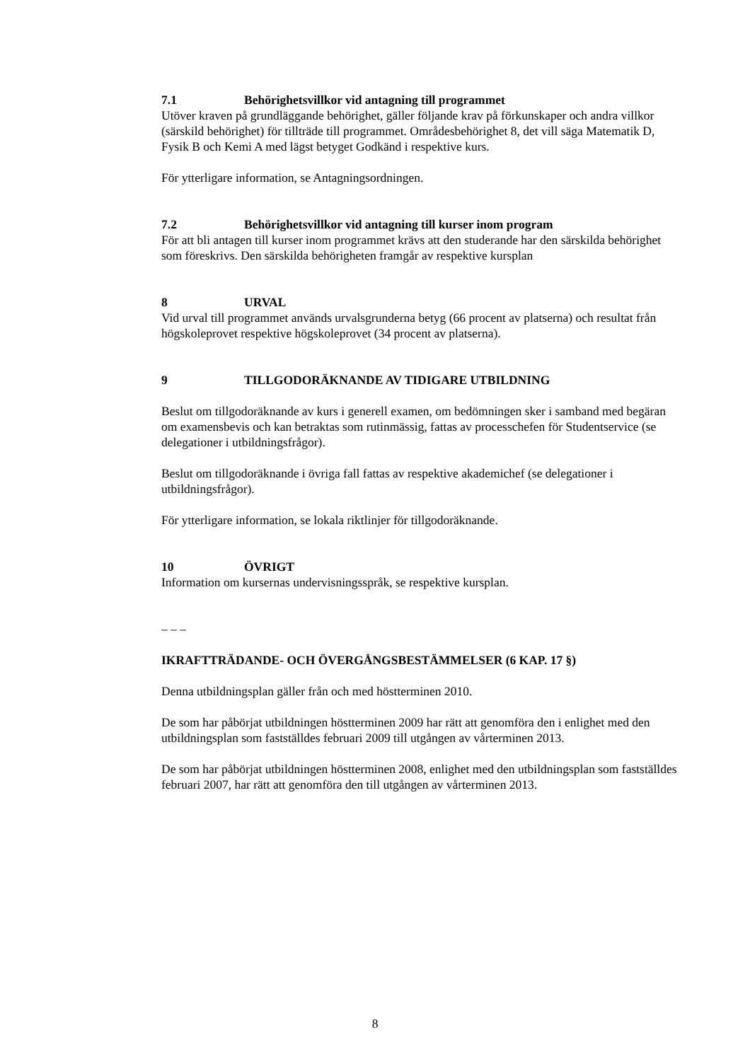7.1 Behörighetsvillkor vid antagning till programmet
Utöver kraven på grundläggande behörighet, gäller följande krav på förkunskaper och andra villkor (särskild behörighet) för tillträde till programmet. Områdesbehörighet 8, det vill säga Matematik D, Fysik B och Kemi A med lägst betyget Godkänd i respektive kurs.
För ytterligare information, se Antagningsordningen.
7.2 Behörighetsvillkor vid antagning till kurser inom program
För att bli antagen till kurser inom programmet krävs att den studerande har den särskilda behörighet som föreskrivs. Den särskilda behörigheten framgår av respektive kursplan
8 URVAL
Vid urval till programmet används urvalsgrunderna betyg (66 procent av platserna) och resultat från högskoleprovet respektive högskoleprovet (34 procent av platserna).
9 TILLGODORÄKNANDE AV TIDIGARE UTBILDNING
Beslut om tillgodoräknande av kurs i generell examen, om bedömningen sker i samband med begäran om examensbevis och kan betraktas som rutinmässig, fattas av processchefen för Studentservice (se delegationer i utbildningsfrågor).
Beslut om tillgodoräknande i övriga fall fattas av respektive akademichef (se delegationer i utbildningsfrågor).
För ytterligare information, se lokala riktlinjer för tillgodoräknande.
10 ÖVRIGT
Information om kursernas undervisningsspråk, se respektive kursplan.
– – –
IKRAFTTRÄDANDE- OCH ÖVERGÅNGSBESTÄMMELSER (6 KAP. 17 §)
Denna utbildningsplan gäller från och med höstterminen 2010.
De som har påbörjat utbildningen höstterminen 2009 har rätt att genomföra den i enlighet med den utbildningsplan som fastställdes februari 2009 till utgången av vårterminen 2013.
De som har påbörjat utbildningen höstterminen 2008, enlighet med den utbildningsplan som fastställdes februari 2007, har rätt att genomföra den till utgången av vårterminen 2013.
8